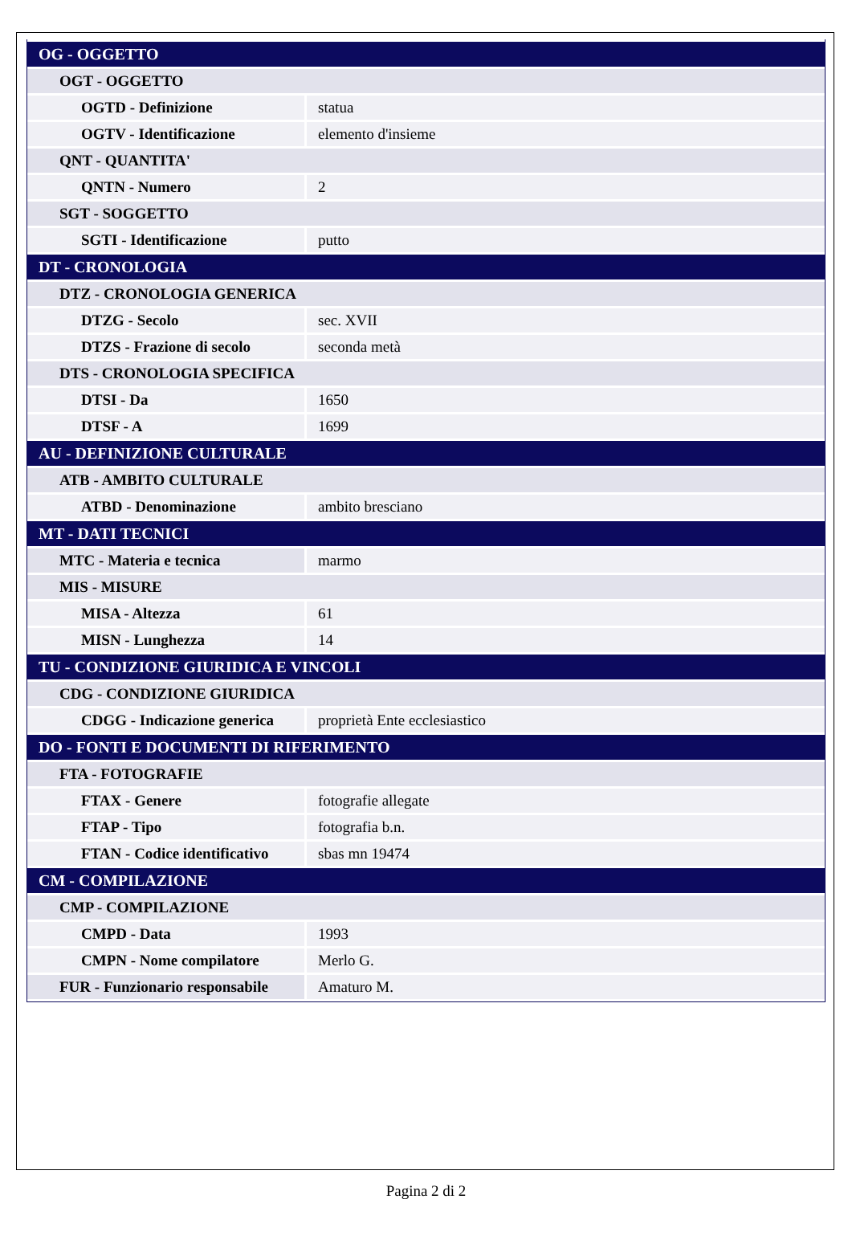| OG - OGGETTO | |
| OGT - OGGETTO | |
| OGTD - Definizione | statua |
| OGTV - Identificazione | elemento d'insieme |
| QNT - QUANTITA' | |
| QNTN - Numero | 2 |
| SGT - SOGGETTO | |
| SGTI - Identificazione | putto |
| DT - CRONOLOGIA | |
| DTZ - CRONOLOGIA GENERICA | |
| DTZG - Secolo | sec. XVII |
| DTZS - Frazione di secolo | seconda metà |
| DTS - CRONOLOGIA SPECIFICA | |
| DTSI - Da | 1650 |
| DTSF - A | 1699 |
| AU - DEFINIZIONE CULTURALE | |
| ATB - AMBITO CULTURALE | |
| ATBD - Denominazione | ambito bresciano |
| MT - DATI TECNICI | |
| MTC - Materia e tecnica | marmo |
| MIS - MISURE | |
| MISA - Altezza | 61 |
| MISN - Lunghezza | 14 |
| TU - CONDIZIONE GIURIDICA E VINCOLI | |
| CDG - CONDIZIONE GIURIDICA | |
| CDGG - Indicazione generica | proprietà Ente ecclesiastico |
| DO - FONTI E DOCUMENTI DI RIFERIMENTO | |
| FTA - FOTOGRAFIE | |
| FTAX - Genere | fotografie allegate |
| FTAP - Tipo | fotografia b.n. |
| FTAN - Codice identificativo | sbas mn 19474 |
| CM - COMPILAZIONE | |
| CMP - COMPILAZIONE | |
| CMPD - Data | 1993 |
| CMPN - Nome compilatore | Merlo G. |
| FUR - Funzionario responsabile | Amaturo M. |
Pagina 2 di 2